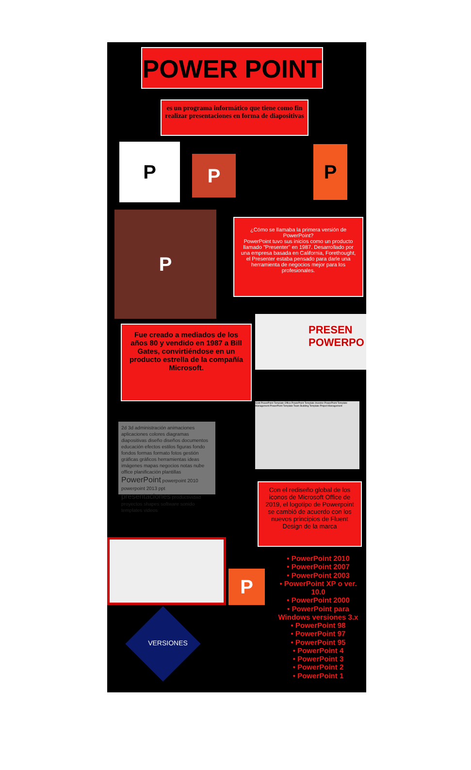POWER POINT
es un programa informático que tiene como fin realizar presentaciones en forma de diapositivas
P
P P
P
¿Cómo se llamaba la primera versión de PowerPoint?
PowerPoint tuvo sus inicios como un producto llamado "Presenter" en 1987. Desarrollado por una empresa basada en California, Forethought, el Presenter estaba pensado para darle una herramienta de negocios mejor para los profesionales.
Fue creado a mediados de los años 80 y vendido en 1987 a Bill Gates, convirtiéndose en un producto estrella de la compañía Microsoft.
PRESEN POWERPO
Gold PowerPoint Template Office PowerPoint Template Investor PowerPoint Template Management PowerPoint Template Team Building Template Project Management
2d 3d administración animaciones aplicaciones colores diagramas diapositivas diseño diseños documentos educación efectos estilos figuras fondo fondos formas formato fotos gestión gráficas gráficos herramientas ideas imágenes mapas negocios notas nube office planificación plantillas PowerPoint powerpoint 2010 powerpoint 2013 ppt presentaciones productividad proyectos shapes software sonido templates videos
Con el rediseño global de los iconos de Microsoft Office de 2019, el logotipo de Powerpoint se cambió de acuerdo con los nuevos principios de Fluent Design de la marca
P
VERSIONES
• PowerPoint 2010
• PowerPoint 2007
• PowerPoint 2003
• PowerPoint XP o ver. 10.0
• PowerPoint 2000
• PowerPoint para Windows versiones 3.x
• PowerPoint 98
• PowerPoint 97
• PowerPoint 95
• PowerPoint 4
• PowerPoint 3
• PowerPoint 2
• PowerPoint 1